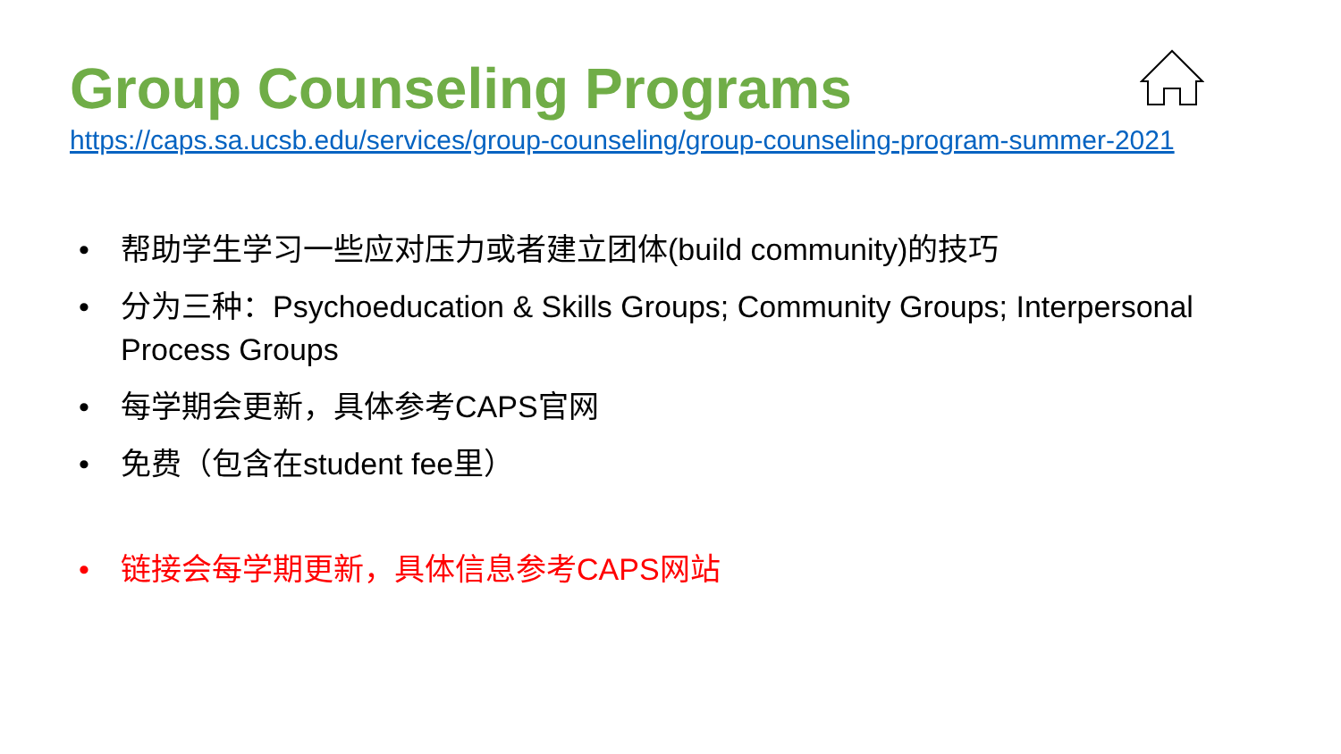Group Counseling Programs
https://caps.sa.ucsb.edu/services/group-counseling/group-counseling-program-summer-2021
• 帮助学生学习一些应对压力或者建立团体(build community)的技巧
• 分为三种：Psychoeducation & Skills Groups; Community Groups; Interpersonal Process Groups
• 每学期会更新，具体参考CAPS官网
• 免费（包含在student fee里）
• 链接会每学期更新，具体信息参考CAPS网站